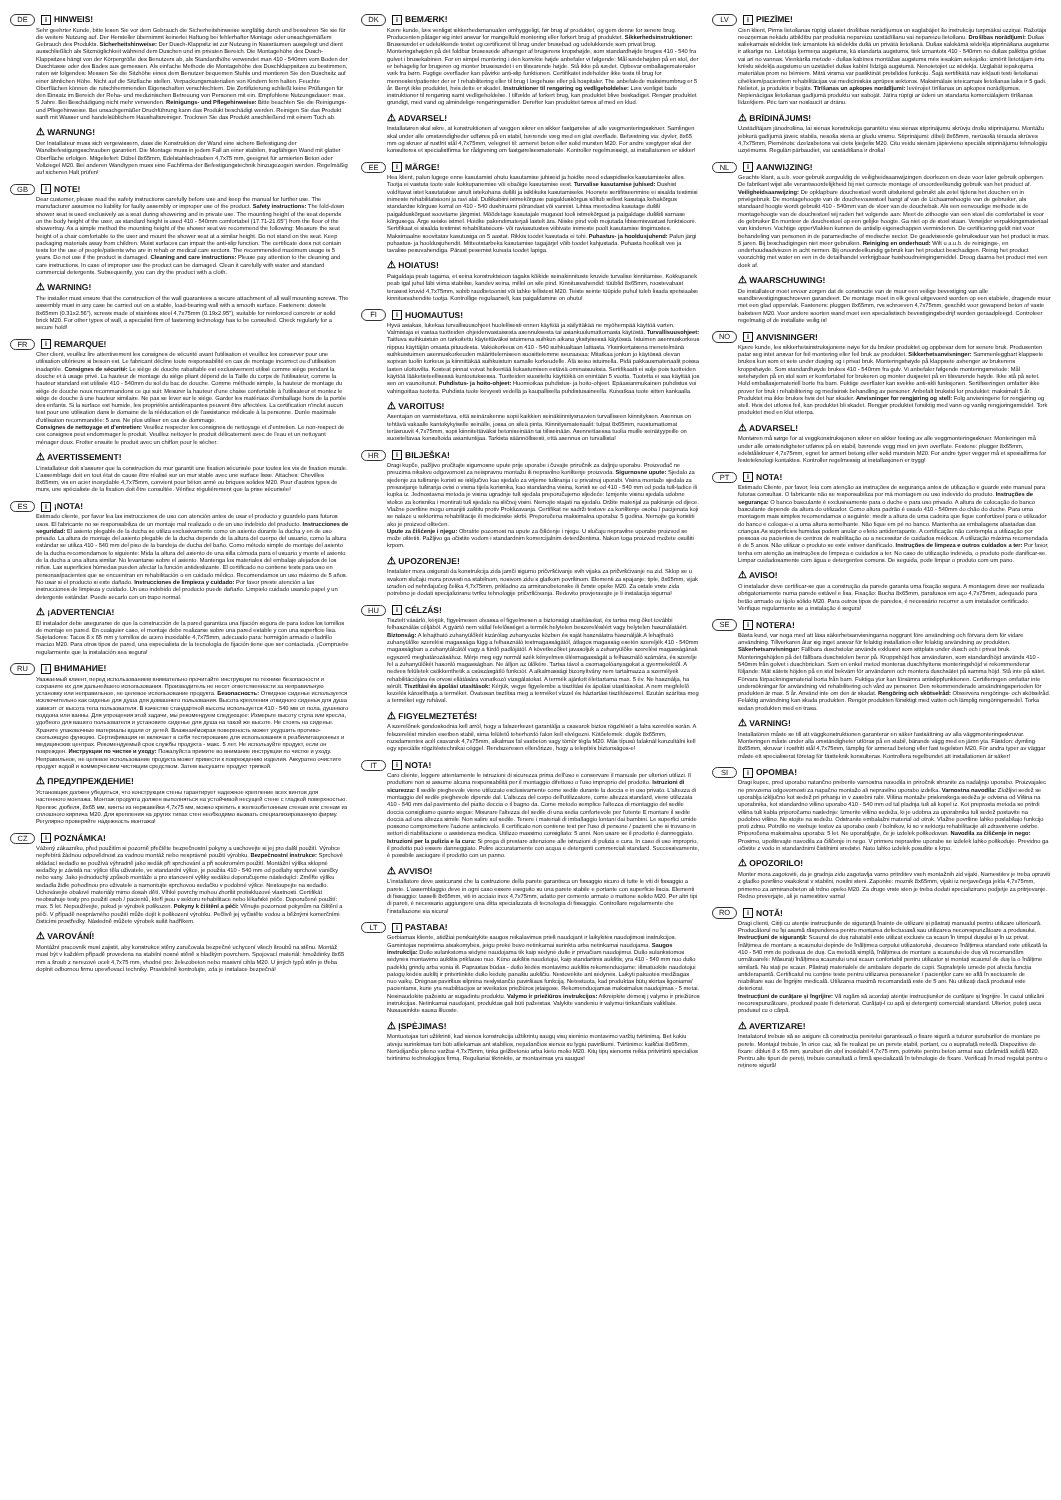DE i HINWEIS!
Sehr geehrter Kunde, bitte lesen Sie vor dem Gebrauch die Sicherheitshinweise sorgfältig durch und bewahren Sie sie für die weitere Nutzung auf. Der Hersteller übernimmt keinerlei Haftung bei fehlerhafter Montage oder unsachgemäßem Gebrauch des Produkts. Sicherheitshinweise: Der Dusch-Klappsitz ist zur Nutzung in Nassräumen ausgelegt und dient ausschließlich als Sitzmöglichkeit während dem Duschen und im privaten Bereich. Die Montagehöhe des Dusch-Klappsitzes hängt von der Körpergröße des Benutzers ab, als Standardhöhe verwendet man 410 - 540mm vom Boden der Duschtasse oder des Bades aus gemessen. Als einfache Methode die Montagehöhe des Duschklappsitzes zu bestimmen, raten wir folgendes: Messen Sie die Sitzhöhe eines dem Benutzer bequemen Stuhls und montieren Sie den Duschsitz auf einer ähnlichen Höhe. Nicht auf die Sitzflache stellen. Verpackungsmaterialien von Kindern fern halten. Feuchte Oberflächen können die rutschhemmenden Eigenschaften verschlechtern. Die Zertifizierung schließt keine Prüfungen für den Einsatz im Bereich der Reha- und medizinischen Betreuung von Personen mit ein. Empfohlene Nutzungsdauer: max. 5 Jahre. Bei Beschädigung nicht mehr verwenden. Reinigungs- und Pflegehinweise: Bitte beachten Sie die Reinigungs- und Pflegehinweise. Bei unsachgemäßer Druchführung kann das Produkt beschädigt werden. Reinigen Sie das Produkt sanft mit Wasser und handelsüblichem Haushaltsreiniger. Trocknen Sie das Produkt anschließend mit einem Tuch ab.
⚠ WARNUNG!
Der Installateur muss sich vergewissern, dass die Konstruktion der Wand eine sichere Befestigung der Wandbefestigungsschrauben garantiert. Die Montage muss in jedem Fall an einer stabilen, tragfähigen Wand mit glatter Oberfläche erfolgen. Mitgeliefert: Dübel 8x65mm, Edelstahlschrauben 4,7x75 mm, geeignet für armierten Beton oder Vollziegel M20. Bei anderen Wandtypen muss eine Fachfirma der Befestigungstechnik hinzugezogen werden. Regelmäßig auf sicheren Halt prüfen!
GB i NOTE!
Dear customer, please read the safety instructions carefully before use and keep the manual for further use. The manufacturer assumes no liability for faulty assembly or improper use of the product. Safety instructions: The fold-down shower seat is used exclusively as a seat during showering and in private use. The mounting height of the seat depends on the body height of the user, as standard height is used 410 - 540mm comfortabel (17.71-21.65") from the floor of the showertray. As a simple method the mounting height of the shower seat we recommend the following: Measure the seat height of a chair comfortable to the user and mount the shower seat at a similar height. Do not stand on the seat. Keep packaging materials away from children. Moist surfaces can impair the anti-slip function. The certificate does not contain tests for the use of people/patients who are in rehab or medical care sectors. The recommended maximum usage is 5 years. Do not use if the product is damaged. Cleaning and care instructions: Please pay attention to the cleaning and care instructions. In case of improper use the product can be damaged. Clean it carefully with water and standard commercial detergents. Subsequently, you can dry the product with a cloth.
⚠ WARNING!
The installer must ensure that the construction of the wall guarantees a secure attachment of all wall mounting screws. The assembly must in any case be carried out on a stable, load-bearing wall with a smooth surface. Fasteners: dowels 8x65mm (0.31x2.56"), screws made of stainless steel 4,7x75mm (0.19x2.95"), suitable for reinforced concrete or solid brick M20. For other types of wall, a specialist firm of fastening technology has to be consulted. Check regularly for a secure hold!
FR i REMARQUE!
Cher client, veuillez lire attentivement les consignes de sécurité avant l'utilisation et veuillez les conserver pour une utilisation ultérieure si besoin est. Le fabricant décline toute responsabilité en cas de montage incorrect ou d'utilisation inadaptée. Consignes de sécurité: Le siège de douche rabattable est exclusivement utilisé comme siège pendant la douche et à usage privé. La hauteur de montage du siège pliant dépend de la Taille du corps de l'utilisateur, comme la hauteur standard est utilisée 410 - 540mm du sol du bac de douche. Comme méthode simple, la hauteur de montage du siège de douche nous recommandons ce qui suit: Mesurer la hauteur d'une chaise confortable à l'utilisateur et montez le siège de douche à une hauteur similaire. Ne pas se lever sur le siège. Garder les matériaux d'emballage hors de la portée des enfants. Si la surface est humide, les propriétés antidérapantes peuvent être affectées. La certification n'inclut aucun test pour une utilisation dans le domaine de la rééducation et de l'assistance médicale à la personne. Durée maximale d'utilisation recommandée: 5 ans. Ne plus utiliser en cas de dommage.
Consignes de nettoyage et d'entretien: Veuillez respecter les consignes de nettoyage et d'entretien. Le non-respect de ces consignes peut endommager le produit. Veuillez nettoyer le produit délicatement avec de l'eau et un nettoyant ménager doux. Frotter ensuite le produit avec un chiffon pour le sécher.
⚠ AVERTISSEMENT!
L'installateur doit s'assurer que la construction du mur garantit une fixation sécurisée pour toutes les vis de fixation murale. L'assemblage doit en tout état de cause être réalisé sur un mur stable avec une surface lisse. Attaches: Chevilles 8x65mm, vis en acier inoxydable 4,7x75mm, convient pour béton armé ou briques solides M20. Pour d'autres types de murs, une spécialiste de la fixation doit être consultée. Vérifiez régulièrement que la prise sécurisée!
ES i ¡NOTA!
Estimado cliente, por favor lea las instrucciones de uso con atención antes de usar el producto y guardelo para futuros usos. El fabricante no se responsabiliza de un montaje mal realizado o de un uso indebido del producto. Instrucciones de seguridad: El asiento plegable de la ducha se utiliza exclusivamente como un asiento durante la ducha y en de uso privado. La altura de montaje del asiento plegable de la ducha depende de la altura del cuerpo del usuario, como la altura estándar se utiliza 410 - 540 mm del piso de la bandeja de ducha del baño. Como método simple de montaje del asiento de la ducha recomendamos lo siguiente: Mida la altura del asiento de una silla cómoda para el usuario y monte el asiento de la ducha a una altura similar. No levantarse sobre el asiento. Mantenga los materiales del embalaje alejados de los niños. Las superficies húmedas pueden afectar la función antideslizante. El certificado no contiene tests para uso en personas/pacientes que se encuentran en rehabilitación o en cuidado médico. Recomendamos un uso máximo de 5 años. No usar si el producto si este dañado. Instrucciones de limpieza y cuidado: Por favor preste atención a las instrucciones de limpieza y cuidado. Un uso indebido del producto puede dañarlo. Limpielo cuidado usando papel y un detergente estándar. Puede secarlo con un trapo normal.
⚠ ¡ADVERTENCIA!
El instalador debe asegurarse de que la construcción de la pared garantiza una fijación segura de para todos los tornillos de montaje en pared. En cualquier caso, el montaje debe realizarse sobre una pared estable y con una superficie lisa. Sujetadores: Tacos 8 x 65 mm y tornillos de acero inoxidable 4,7x75mm, adecuado para: hormigón armado o ladrillo macizo M20. Para otros tipos de pared, una especialista de la tecnología de fijación tiene que ser contactada. ¡Compruebe regularmente que la instalación sea segura!
RU i ВНИМАНИЕ!
Уважаемый клиент, перед использованием внимательно прочитайте инструкции по технике безопасности и сохраните их для дальнейшего использования. Производитель не несет ответственности за неправильную установку или неправильное, не целевое использование продукта. Безопасность: Откидное сиденье используется исключительно как сиденье для душа для домашнего пользования. Высота крепления откидного сиденья для душа зависит от высота тела пользователя. В качестве стандартной высоты используется 410 - 540 мм от пола, душевого поддона или ванны. Для упрощения этой задачи, мы рекомендуем следующее: Измерьте высоту стула или кресла, удобного для вашего пользователя и установите сиденье для душа на такой же высоте. Не стоять на сиденье. Храните упаковочные материалы вдали от детей. Влажная/мокрая поверхность может ухудшить противо-скользящую функцию. Сертификация не включает в себя тестирование для использования в реабилитационных и медицинских центрах. Рекомендуемый срок службы продукта - макс. 5 лет. Не используйте продукт, если он поврежден. Инструкции по чистке и уходу: Пожалуйста примите во внимание инструкции по чистке и уходу. Неправильное, не целевое использование продукта может привести к повреждению изделия. Аккуратно очистите продукт водой и коммерческим чистящим средством. Затем высушите продукт тряпкой.
⚠ ПРЕДУПРЕЖДЕНИЕ!
Установщик должен убедиться, что конструкция стены гарантирует надежное крепление всех винтов для настенного монтажа. Монтаж продукта должен выполняться на устойчивой несущей стене с гладкой поверхностью. Крепеж: дюбеля, 8x65 мм, винты из нержавейки 4,7x75 мм, можно крепить к железобетонным стенам или стенам из сплошного кирпича M20. Для крепления на других типах стен необходимо вызвать специализированную фирму. Регулярно проверяйте надежность монтажа!
CZ i POZNÁMKA!
Vážený zákazníku, před použitím si pozorně přečtěte bezpečnostní pokyny a uschovejte si jej pro další použití. Výrobce nepřebírá žádnou odpovědnost za vadnou montáž nebo nesprávné použití výrobku. Bezpečnostní instrukce: Sprchové skládací sedadlo se používá výhradně jako sedák při sprchování a při soukromém použití. Montážní výška sklopné sedačky je závislá na: výšce těla uživatele, ve standardní výšce, je použita 410 - 540 mm od podlahy sprchové vaničky nebo vany. Jako jednoduchý způsob montáže a pro stanovení výšky sedáku doporučujeme následující: Změřte výšku sedadla židle pohodlnou pro uživatele a namontujte sprchovou sedačku v podobné výšce. Nestoupejte na sedadlo. Uchovávejte obalové materiály mimo dosah dětí. Vlhké povrchy mohou zhoršit protiskluzové vlastnosti. Certifikát neobsahuje testy pro použití osob / pacientů, kteří jsou v sektoru rehabilitace nebo lékařské péče. Doporučené použití: max. 5 let. Nepoužívejte, pokud je výrobek poškozen. Pokyny k čištění a péči: Věnujte pozornost pokynům na čištění a péči. V případě nesprávného použití může dojít k poškození výrobku. Pečlivě jej vyčistěte vodou a běžnými komerčními čisticími prostředky. Následně můžete výrobek sušit hadříkem.
⚠ VAROVÁNÍ!
Montážní pracovník musí zajistit, aby konstrukce stěny zaručovala bezpečné uchycení všech šroubů na stěnu. Montáž musí být v každém případě provedena na stabilní nosné stěně s hladkým povrchem. Spojovací materiál: hmoždinky 8x65 mm a šroub z nerezové oceli 4,7x75 mm, vhodné pro: železobeton nebo masivní cihla M20. U jiných typů stěn je třeba doplnit odbornou firmu upevňovací techniky. Pravidelně kontrolujte, zda je instalace bezpečná!
DK i BEMÆRK!
Kære kunde, læs venligst sikkerhedsmanualen omhyggeligt, før brug af produktet, og gem denne for senere brug. Producenten påtager sig intet ansvar for mangelfuld montering eller forkert brug af produktet. Sikkerhedsinstruktioner: Brusesædet er udelukkende testet og certificeret til brug under brusebad og udelukkende som privat brug. Monteringshøjden på det foldbar brusesæde afhænger af brugerens kropshøjde, som standardhøjde bruges 410 - 540 fra gulvet i brusekabinen. For en simpel montering i den korrekte højde anbefaler vi følgende: Mål sædehøjden på en stol, der er behagelig for brugeren og monter brusesædet i en tilsvarende højde. Stå ikke på sædet. Opbevar emballagematerialer væk fra børn. Fugtige overflader kan påvirke anti-slip funktionen. Certifikatet indeholder ikke tests til brug for mennesker/patienter der er I rehabilitering eller til brug I lægehuse eller på hospitaler. The anbefalede maksimumbrug er 5 år. Benyt ikke produktet, hvis dette er skadet. Instruktioner til rengøring og vedligeholdelse: Læs venligst bade instruktioner til rengøring samt vedligeholdelse. I tilfælde af forkert brug, kan produktet blive beskadiget. Rengør produktet grundigt, med vand og almindelige rengøringsmidler. Derefter kan produktet tørres af med en klud.
⚠ ADVARSEL!
Installatøren skal sikre, at konstruktionen af væggen sikrer en sikker fastgørelse af alle vægmonteringsskruer. Samlingen skal under alle omstændigheder udføres på en stabil, bærende væg med en glat overflade. Befæstning via: dyvler, 8x65 mm og skruer af rustfrit stål 4,7x75mm, velegnet til: armeret beton eller solid mursten M20. For andre vægtyper skal der konsulteres et specialistfirma for rådgivning om fastgørelsesmateriale. Kontroller regelmæssigt, at installationen er sikker!
EE i MÄRGE!
Hea klient, palun lugege enne kasutamist ohutu kasutamise juhiseid ja hoidke need edaspidiseks kasutamiseks alles. Tootja ei vastuta toote vale kokkupanemise või ebaõige kasutamise eest. Turvalise kasutamise juhised: Dushist voldítavat istet kasutatakse ainult istekohana duššì ja isiklikuks kasutamiseks. Hoonete sertifitseerimine ei sisalda testimisi inimeste rehabilitatsiooni ja ravi alal. Dušikabiini istmekõrguse paigalduskõrgus sõltub sellest kasutaja kehakõrgus standardse kõrguse korral on 410 - 540 dushiruumi põrandast või vannist. Lihtsa meetodina kasutage duššì paigalduskõrgust soovitame järgmist. Mõõdetage kasutajale mugavat tooli istmekõrgust ja paigaldage duššiš sarnase kõrgusega. Ärge seiske istmel. Hoidke pakendimaterjali lastelt ära. Niiske pind voib mojutada libisemisvastast funktsiooni. Sertifikaat ei sisalda testimist rehabilitatsiooni- või raviasutustes viibivate inimeste poolt kasutamise tingimustes. Maksimaalne soovitatav kasutusiga on 5 aastat. Rikkis toodet kasutada ei tohi. Puhastus- ja hooldusjuhend: Palun järgi puhastus- ja hooldusjuhendit. Mitteotstarbeka kasutamise tagajärjel võib toodet kahjustada. Puhasta hoolikalt vee ja tavalise pesuvahendiga. Pärast pesemist kuivata toodet lapiga.
⚠ HOIATUS!
Paigaldaja peab tagama, et seina konstruktsioon tagaks kõikide seinakinnituste kruvide turvalise kinnitamise. Kokkupanek peab igal juhul läbi viima stabiilse, kandev seina, millel on sile pind. Kinnitusvahendid: tüüblid 8x65mm, roostevabast terasest kruvid 4,7x75mm, sobib raudbetoonist või tahke tellistest M20. Teiste seinte tüüpide puhul tuleb lisada spetsiaalse kinnitusvahendite tootja. Kontrollige regulaarselt, kas paigaldamine on ohutu!
FI i HUOMAUTUS!
Hyvä asiakas, lukekaa turvallisuusohjeet huolellisesti ennen käyttöä ja säilyttäkää ne myöhempää käyttöä varten. Valmistaja ei vastaa tuotteiden ohjeidenvastaisesta asennuksesta tai asiankuulumattomasta käytöstä. Turvallisuusohjeet: Taittuva suihkuistuin on tarkoitettu käytettäväksi istuimena suihkun aikana yksityisessä käytössä. Istuimen asennuskorkeus riippuu käyttäjän omasta pituudesta. Vakiokorkeus on 410 - 540 suihkualtaan lattiasta. Yksinkertaisena menetelmänä suihkuistuimen asennuskorkeuden määrittelemiseen suosittelemme seuraavaa: Mitatkaa jonkun jo käytössä olevan sopivan tuolin korkeus ja kiinnittäkää suihkuistuin samalle korkeudelle. Älä seiso istuimella. Pidä pakkausmateriaalit poissa lasten ulottuvilta. Kosteat pinnat voivat heikentää liukastumisen estäviä ominaisuuksia. Sertifikaatti ei sulje pois tuotteiden käyttöä lääketieteellisessä kuntoutuksessa. Tuotteiden suositeltu käyttöikä on enintään 5 vuotta. Tuotetta ei saa käyttää jos sen on vaurioitunut. Puhdistus- ja hoito-ohjeet: Huomioikaa puhdistus- ja hoito-ohjeet. Epäasianmukainen puhdistus voi vahingoittaa tuotetta. Puhdista tuote kevyesti vedellä ja kaupallisella puhdistusaineella. Kuivatkaa tuote sitten kankaalla.
⚠ VAROITUS!
Asentajan on varmistettava, että seinärakenne sopii kaikkien seinäkiinnitysruuvien turvalliseen kiinnityksen. Asennus on tehtävä vakaalle kantokykyiselle seinälle, jossa on sileä pinta. Kiinnitysmateriaalit: tulpat 8x65mm, ruostumattomat teräsruuvit 4,7x75mm, sopii kiinnitettäväksi betoniseinään tai tiiliseinään. Asennettaessa tuolia muille seinätyypeille on suositeltavaa konsultoida asiantuntijaa. Tarkista säännöllisesti, että asennus on turvallista!
HR i BILJEŠKA!
Dragi kupče, pažljivo pročitajte sigurnosne upute prije uporabe i čuvajte priručnik za daljnju uporabu. Proizvođač ne preuzima nikakvu odgovornost za neispravnu montažu ili nepravilno korištenje proizvoda. Sigurnosne upute: Sjedalo za sjedenje za tuširanje koristi se isključivo kao sjedalo za vrijeme tuširanja i u privatnoj uporabi. Visina montaže sjedala za presavijanje tuširanja ovisi o visina tijela korisnika, kao standardna visina, koristi se od 410 - 540 mm od poda tuš-ladice ili kupka iz. Jednostavna metoda je visina ugradnje tuš sjedala preporučujemo sljedeće: Izmjerite visinu sjedala udobne stolice za korisnika i montirati tuš sjedalo na sličnoj visini. Nemojte stajati na sjedalu. Držite materijal za pakiranje od djece. Vlažne površine mogu umanjiti zaštitu protiv Proklizavanja. Certifikat ne sadrži testove za korištenje osoba / pacijenata koji se nalaze u sektorima rehabilitacije ili medicinske skrbi. Preporučena maksimalna uporaba: 5 godina. Nemojte ga koristiti ako je proizvod oštećen.
Upute za čišćenje i njegu: Obratite pozornost na upute za čišćenje i njegu. U slučaju nepravilne uporabe proizvod se može oštetiti. Pažljivo ga očistite vodom i standardnim komercijalnim deterdžentima. Nakon toga proizvod možete osušiti krpom.
⚠ UPOZORENJE!
Instalater mora osigurati da konstrukcija zida jamči sigurno pričvršćivanje svih vijaka za pričvršćivanje na zid. Sklop se u svakom slučaju mora provesti na stabilnom, nosivom zidu s glatkom površinom. Elementi za spajanje: tiple, 8x65mm, vijak izrađen od nehrđajućeg čelika 4,7x75mm, prikladno za armiranobetonske ili čvrste opeke M20. Za ostale vrste zida potrebno je dodati specijaliziranu tvrtku tehnologije pričvršćivanja. Redovito provjeravajte je li instalacija sigurna!
HU i CÉLZÁS!
Tisztelt vásárló, kérjük, figyelmesen olvassa el figyelmesen a biztonsági utasításokat, és tartsa meg őket további felhasználás céljából. A gyártó nem vállal felelősséget a termék helytelen beszereléséért vagy helytelen használatáért. Biztonság: A lehajtható zuhanyülőkét kizárólag zuhanyozás közben és saját használatra használják.A lehajtható zuhanyülőke szerelési magassága függ a felhasználó testmagasságától, átlagos magasság esetén szereljék 410 - 540mm magasságban a zuhanytálcától vagy a fürdő padlójától. A következőket javasoljuk a zuhanyülőke szerelési magasságának egyszerű meghatározásához. Mérje meg egy normál szék kényelmes ülésmagasságát a felhasználó számára, és szerelje fel a zuhanyülőkét hasonló magasságban. Ne álljon az ülőkére. Tartsa távol a csomagolóanyagokat a gyermekektől. A nedves felületek csökkenthetik a csúszásgátló funkciót. A alkalmassági bizonyítvány nem tartalmazza a személyek rehabilitációjára és orvosi ellátására vonatkozó vizsgálatokat. A termék ajánlott élettartama max. 5 év. Ne használja, ha sérült. Tisztítási és ápolási utasítások: Kérjük, vegye figyelembe a tisztítási és ápolási utasításokat. A nem megfelelő kezelés károsíthatja a terméket. Óvatosan tisztítsa meg a terméket vízzel és háztartási tisztítószerrel. Ezután szárítsa meg a terméket egy ruhával.
⚠ FIGYELMEZTETÉS!
A szerelőnek gondoskodnia kell arról, hogy a falszerkezet garantálja a csavarok biztos rögzítését a falra szerelés során. A felszerelést minden esetben stabil, sima felületű teherhordó falon kell elvégezni. Kötőelemek: dugók 8x65mm, rozsdamentes acél csavarok 4,7x75mm, alkalmas fal vasbeton vagy tömör tégla M20. Más típusú falaknál konzultálni kell egy speciális rögzítéstechnikai céggel. Rendszeresen ellenőrizze, hogy a telepítés biztonságos-e!
IT i NOTA!
Caro cliente, leggere attentamente le istruzioni di sicurezza prima dell'uso e conservare il manuale per ulteriori utilizzi. Il produttore non si assume alcuna responsabilità per il montaggio difettoso o l'uso improprio del prodotto. Istruzioni di sicurezza: Il sedile pieghevole viene utilizzato esclusivamente come sedile durante la doccia e in uso privato. L'altezza di montaggio del sedile pieghevole dipende dal. L'altezza del corpo dell'utilizzatore, come altezza standard, viene utilizzata 410 - 540 mm dal pavimento del piatto doccia o il bagno da. Come metodo semplice l'altezza di montaggio del sedile doccia consigliamo quanto segue: Misurare l'altezza del sedile di una sedia confortevole per l'utente E montare il sedile doccia ad una altezza simile. Non salire sul sedile. Tenere i materiali di imballaggio lontani dai bambini. Le superfici umide possono compromettere l'azione antiscivolo. Il certificato non contiene test per l'uso di persone / pazienti che si trovano in settori di riabilitazione o assistenza medica. Utilizzo massimo consigliato: 5 anni. Non usare se il prodotto è danneggiato. Istruzioni per la pulizia e la cura: Si prega di prestare attenzione alle istruzioni di pulizia e cura. In caso di uso improprio, il prodotto può essere danneggiato. Pulire accuratamente con acqua e detergenti commerciali standard. Successivamente, è possibile asciugare il prodotto con un panno.
⚠ AVVISO!
L'installatore deve assicurarsi che la costruzione della parete garantisca un fissaggio sicuro di tutte le viti di fissaggio a parete. L'assemblaggio deve in ogni caso essere eseguito su una parete stabile e portante con superficie liscia. Elementi di fissaggio: tasselli 8x65mm, viti in acciaio inox 4,7x75mm, adatto per cemento armato o mattone solido M20. Per altri tipi di pareti, è necessario aggiungere una ditta specializzata di tecnologia di fissaggio. Controllare regolarmente che l'installazione sia sicura!
LT i PASTABA!
Gerbiamas kliente, atidžiai perskaitykite saugos reikalavimus prieš naudojant ir laikykitės naudojimosi instrukcijos. Gamintojas neprisiima atsakomybės, jeigu prekė buvo netinkamai surinkta arba netinkamai naudojama. Saugos instrukcija: Dušo sulankstoma sėdynė naudojama tik kaip sėdynė duše ir privačiam naudojimui. Dušo sulankstomos sėdynės montavimo aukštis priklauso nuo. Kūno aukštis naudotojui, kaip standartinis aukštis, yra 410 - 540 mm nuo dušo padėklų grindų arba vonia iš. Paprastas būdas - dušo kėdės montavimo aukštis rekomenduojame: išmatuokite naudotojui patogų kėdės aukštį ir pritvirtinkite dušo kėdutę panašiu aukščiu. Nestovėkite ant sėdynės. Laikyti pakuotės medžiagas nuo vaikų. Drėgnas paviršius silpnina neslystančio paviršiaus funkciją. Netestuota, kad produktas būtų skirtas ligoniams/ pacientams, kurie yra reabilitacijos ar sveikatos priežiūros įstaigose. Rekomenduojamas maksimalus naudojimas - 5 metai. Nesinaudokite pažeistu ar sugadintu produktu. Valymo ir priežiūros instrukcijos: Atkreipkite dėmesį į valymo ir priežiūros instrukcijas. Netinkamai naudojant, produktas gali būti pažeistas. Valykite vandeniu ir valymui tinkančiais valikliais. Nusausinkite sausa šluoste.
⚠ ĮSPĖJIMAS!
Montuotojas turi užtikrinti, kad sienos konstrukcija užtikrintų saugų visų sieninio montavimo varžtų tvirtinimą. Bet kokiu atveju surinkimas turi būti atliekamas ant stabilios, nejudančios sienos su lygiu paviršiumi. Tvirtinimo: kaiščiai 8x65mm, Nerūdijančio plieno varžtai 4,7x75mm, tinka gelžbetonio arba kieto molio M20. Kitų tipų sienoms reikia pritvirtinti specialios tvirtinimo technologijos firmą. Reguliariai tikrinkite, ar montavimas yra saugus!
LV i PIEZĪME!
Cien klient, Pirms lietošanas rūpīgi izlasiet drošības norādījumus un saglabājiet šo instrukciju turpmākai uzziņai. Ražotājs neuzņemas nekādu atbildību par produkta nepareizu uzstādīšanu vai nepareizu lietošanu. Drošības norādījumi: Dušas saliekamais sēdeklis tiek izmantots kā sēdeklis dušā un privātā lietošanā. Dušas salokāmā sēdekļa stiprināšana augstums ir atkarīgs no. Lietotāja ķermeņa augstums, kā standarta augstums, tiek izmantots 410 - 540mm no dušas paliktņa grīdas vai arī no vannas. Vienkārša metode - dušas kabīnes montāžas augstums mēs iesakām sekojošo: izmērīt lietotājam ērtu krēslu sēdekļa augstumu un uzstādiet dušas kabīnī līdzīgā augstumā. Nenoietojiet uz sēdekļa. Uzglabāt iepakojuma materiālus prom no bērniem. Mitrā virsma var pasliktināt pretslīdes funkciju. Šajā sertifikātā nav iekļauti testi lietošanai cilvēkiem/pacientiem rehabilitācijas vai medicīniskās aprūpes sektoros. Maksimālais ieteicamais lietošanas laiks ir 5 gadi. Nelietot, ja produkts ir bojāts. Tīrīšanas un apkopes norādījumi: Ievērojiet tīrīšanas un apkopes norādījumus. Nepienācīgas lietošanas gadījumā produktu var sabojāt. Jātīra rūpīgi ar ūdeni un standarta komerciālajiem tīrīšanas līdzekļiem. Pēc tam var noslaucīt ar drānu.
⚠ BRĪDINĀJUMS!
Uzstādītājam jānodrošina, lai sienas konstrukcija garantētu visu sienas stiprinājumu skrūvju drošu stiprinājumu. Montāžu jebkurā gadījumā jāveic stabila, nesoša siena ar gludu virsmu. Stiprinājumi: dībeļi 8x65mm, nerūsošā tērauda skrūves 4,7x75mm, Piemērots: dzelzsbetons vai ciets ķieģelis M20. Citu veidu sienām jāpievieno speciāls stiprinājumu tehnoloģiju uzņēmums. Regulāri pārbaudiet, vai uzstādīšana ir droša!
NL i AANWIJZING!
Geachte klant, a.u.b. voor gebruik zorgvuldig de veiligheidsaanwijzingen doorlezen en deze voor later gebruik opbergen. De fabrikant wijst alle verantwoordelijkheid bij niet correcte montage of onoordeelkundig gebruik van het product af. Veiligheidsaanwijzing: De opklapbare douchestoel wordt uitsluitend gebruikt als zetel tijdens het douchen en in privégebruik. De montagehoogte van de douchevouwstoel hangt af van de Lichaamshoogte van de gebruiker, als standaard hoogte wordt gebruikt 410 - 540mm van de vloer van de douchebak. Als een eenvoudige methode is de montagehoogte van de douchestoel wij raden het volgende aan: Meet de zithoogte van een stoel die comfortabel is voor de gebruiker En monteer de douchestoel op een gelijke hoogte. Ga niet op de stoel staan. Verwijder verpakkingsmateriaal van kinderen. Vochtige opperVlakken kunnen de antislip eigenschappen verminderen. De certificering geldt niet voor behandeling van personen in de paramedische of medische sector. De geadviseerde gebruiksduur van het product is max. 5 jaren. Bij beschadigingen niet meer gebruiken. Reiniging en onderhoud: Wilt u a.u.b. de reinigings-, en onderhoudsadviezen in acht nemen. Bij onoordeelkundig gebruik kan het product beschadigen. Reinig het product voorzichtig met water en een in de detailhandel verkrijgbaar huishoudreinigingsmiddel. Droog daarna het product met een doek af.
⚠ WAARSCHUWING!
De installateur moet ervoor zorgen dat de constructie van de muur een veilige bevestiging van alle wandbevestigingsschroeven garandeert. De montage moet in elk geval uitgevoerd worden op een stabiele, dragende muur met een glad oppervlak. Fasteners: pluggen 8x65mm, rvs schroeven 4,7x75mm, geschikt voor gewapend beton of vaste baksteen M20. Voor andere soorten wand moet een specialistisch bevestigingsbedrijf worden geraadpleegd. Controleer regelmatig of de installatie veilig is!
NO i ANVISNINGER!
Kjære kunde, les sikkerhetsinstruksjonene nøye for du bruker produktet og oppbevar dem for senere bruk. Produsenten patar seg intet ansvar for feil montering eller feil bruk av produktet. Sikkerhetsanvisninger: Sammenleggbart klappsete brukes kun som et sete under dusjing og i privat bruk. Monteringshøyde på klappsete avhenger av brukerens kroppshøyde. Som standardhøyde brukes 410 - 540mm fra gulv. Vi anbefaler følgende monteringsmetode: Mål setehøyden på en stol som er komfortabel for brukeren og monter dusjsetet på en tilsvarende høyde. Ikke stå på setet. Hold emballasjemateriell borte fra barn. Fuktige overflater kan svekke anti-skli funksjonen. Sertifiseringen omfatter ikke prover for bruk i rehabilitering og medisinsk behandling av personer. Anbefalt brukstid for produktet: maksimalt 5 år. Produktet ma ikke brukes hvis det har skader. Anvisninger for rengjøring og stell: Folg anvisningene for rengjøring og stell. Hvis det utfores feil, kan produktet bli skadet. Rengjør produktet forsiktig med vann og vanlig rengjoringsmiddel. Tork produktet med en klut etterpa.
⚠ ADVARSEL!
Montøren må sørge for at veggkonstruksjonen sikrer en sikker festing av alle veggmonteringsskruer. Monteringen må under alle omstendigheter utføres på en stabil, bærende vegg med en jevn overflate. Festene: plugger 8x65mm, edelstålskruer 4,7x75mm, egnet for armert betong eller solid murstein M20. For andre typer vegger må et spesialfirma for festeteknologi kontaktes. Kontroller regelmessig at installasjonen er trygg!
PT i NOTA!
Estimado Cliente, por favor, leia com atenção as instruções de segurança antes de utilização e guarde este manual para futuras consultas. O fabricante não se responsabiliza por má montagem ou uso indevido do produto. Instruções de segurança: O banco basculante é exclusivamente para o duche e para uso privado. A altura de colocação do banco basculante depende da altura do utilizador. Como altura padrão é usado 410 - 540mm do chão do duche. Para uma montagem mais simples recomendamos o seguinte: medir a altura de uma cadeira que fique confortável para o utilizador do banco e coloque-o a uma altura semelhante. Não fique em pé no banco. Mantenha as embalagens afastadas das crianças.As superficies humidas podem anular o efeito antiderrapante. A certificação não contempla a utilização por pessoas ou pacientes de centros de reabilitação ou a necessitar de cuidados médicos. A utilização máxima recomendada é de 5 anos. Não utilizar o produto se este estiver danificado. Instruções de limpeza e outros cuidados a ter: Por favor, tenha em atenção as instruções de limpeza e cuidados a ter. No caso de utilização indevida, o produto pode danificar-se. Limpar cuidadosamente com água e detergentes comuns. De seguida, pode limpar o produto com um pano.
⚠ AVISO!
O instalador deve certificar-se que a construção da parede garanta uma fixação segura. A montagem deve ser realizada obrigatoriamente numa parede estável e lisa. Fixação: Bucha 8x65mm, parafusos em aço 4,7x75mm, adequado para betão armado ou tijolo sólido M20. Para outros tipos de paredes, é necessário recorrer a um instalador certificado. Verifique regularmente se a instalação é segura!
SE i NOTERA!
Bästa kund, var noga med att läsa säkerhetsanvisningarna noggrant före användning och förvara dem för vidare användning. Tillverkaren åtar sig inget ansvar för felaktig installation eller felaktig användning av produkten. Säkerhetsanvisningar: Fällbara duschstolar används exklusivt som sittplats under dusch och i privat bruk. Monteringshöjden på det fällbara duschstolen beror på. Kroppshöjd hos användaren, som standardhöjd används 410 - 540mm från golvet i duschbrickan. Som en enkel metod monteras duschhyttens monteringshöjd vi rekommenderar följande: Mät sätets höjden på en stol bekväm för användaren och montera duschsätet på samma höjd. Stå inte på sätet. Förvara förpackningsmaterial borta från barn. Fuktiga ytor kan försämra antislippfunktionen. Certifieringen omfattar inte undersökningar för användning vid rehabilitering och vård av personer. Den rekommenderade användningsperioden för produkten är max. 5 år. Använd inte om den är skadat. Rengöring och skötselråd: Observera rengörings- och skötselråd. Felaktig användning kan skada produkten. Rengör produkten försiktigt med vatten och lämplig rengöringsmedel. Torka sedan produkten med en trasa.
⚠ VARNING!
Installatören måste se till att väggkonstruktionen garanterar en säker fastsättning av alla väggmonteringsskruvar. Monteringen måste under alla omständigheter utföras på en stabil, bärande vägg med en jämn yta. Fästdon: dymling 8x65mm, skruvar i rostfritt stål 4,7x75mm, lämplig för armerad betong eller fast tegelsten M20. För andra typer av väggar måste ett specialiserat företag för fästteknik konsulteras. Kontrollera regelbundet att installationen är säker!
SI i OPOMBA!
Dragi kupec, pred uporabo natančno preberite varnostna navodila in priročnik shranite za nadaljnjo uporabo. Proizvajalec ne prevzema odgovornosti za napačno montažo ali nepravilno uporabo izdelka. Varnostna navodila: Zložljivi sedež se uporablja izključno kot sedež pri prhanju in v zasebni rabi. Višina montaže prislonskega sedeža je odvisna od Višina na uporabnika, kot standardno višino uporabo 410 - 540 mm od tal pladnja tuš ali kopel iz. Kot preprosta metoda se pritrdi višina tuš kabla priporočamo naslednje: Izmerite višino sedeža, ki je udobna za uporabnika tuš sedež postavite na podobno višino. Ne stojite na sedežu. Odstranite embalažni material od otrok. Vlažne površine lahko poslabšajo funkcijo proti zdrsu. Potrdilo ne vsebuje testov za uporabo oseb / bolnikov, ki so v sektorju rehabilitacije ali zdravstvene oskrbe. Priporočena maksimalna uporaba: 5 let. Ne uporabljajte, če je izdelek poškodovan. Navodila za čiščenje in nego: Prosimo, upoštevajte navodila za čiščenje in nego. V primeru nepravilne uporabe se izdelek lahko poškoduje. Previdno ga očistite z vodo in standardnimi čistilnimi sredstvi. Nato lahko izdelek posušite s krpo.
⚠ OPOZORILO!
Monter mora zagotoviti, da je gradnja zidu zagotavlja varno pritrditev vseh montažnih zid vijaki. Namestitev je treba opraviti z gladko površino vsakokrat v stabilni, nosilni steni. Zaponke: moznik 8x65mm, vijaki iz nerjavečega jekla 4,7x75mm, primerno za armiranobeton ali trdno opeko M20. Za druge vrste sten je treba dodati specializirano podjetje za pritrjevanje. Redno preverjajte, ali je namestitev varna!
RO i NOTĂ!
Dragi clienti, Citiți cu atenție instrucțiunile de siguranță înainte de utilizare și păstrați manualul pentru utilizare ulterioară. Producătorul nu își asumă răspunderea pentru montarea defectuoasă sau utilizarea necorespunzătoare a produsului.
Instrucțiuni de siguranță: Scaunul de duș rabatabil este utilizat exclusiv ca scaun în timpul dușului și în uz privat. Înălțimea de montare a scaunului depinde de înălțimea corpului utilizatorului, deoarece înălțimea standard este utilizată la 410 - 540 mm de podeaua de duș. Ca metodă simplă, înălțimea de montare a scaunului de duș vă recomandăm următoarele: Măsurați înălțimea scaunului unui scaun confortabil pentru utilizator și montați scaunul de duș la o înălțime similară. Nu stați pe scaun. Păstrați materialele de ambalare departe de copii. Suprafețele umede pot afecta funcția antiderapantă. Certificatul nu conține teste pentru utilizarea persoanelor / pacienților care se află în sectoarele de reabilitare sau de îngrijire medicală. Utilizarea maximă recomandată este de 5 ani. Nu utilizați dacă produsul este deteriorat.
Instrucțiuni de curățare și îngrijire: Vă rugăm să acordați atenție instrucțiunilor de curățare și îngrijire. În cazul utilizării necorespunzătoare, produsul poate fi deteriorat. Curățați-l cu apă și detergenți comerciali standard. Ulterior, puteți usca produsul cu o cârpă.
⚠ AVERTIZARE!
Instalatorul trebuie să se asigure că construcția peretelui garantează o fixare sigură a tuturor șuruburilor de montare pe perete. Montajul trebuie, în orice caz, să fie realizat pe un perete stabil, portant, cu o suprafață netedă. Dispozitive de fixare: dibluri 8 x 65 mm, șuruburi din oțel inoxidabil 4,7x75 mm, potrivite pentru beton armat sau cărămidă solidă M20. Pentru alte tipuri de pereți, trebuie consultată o firmă specializată în tehnologie de fixare. Verificați în mod regulat pentru o reținere sigură!